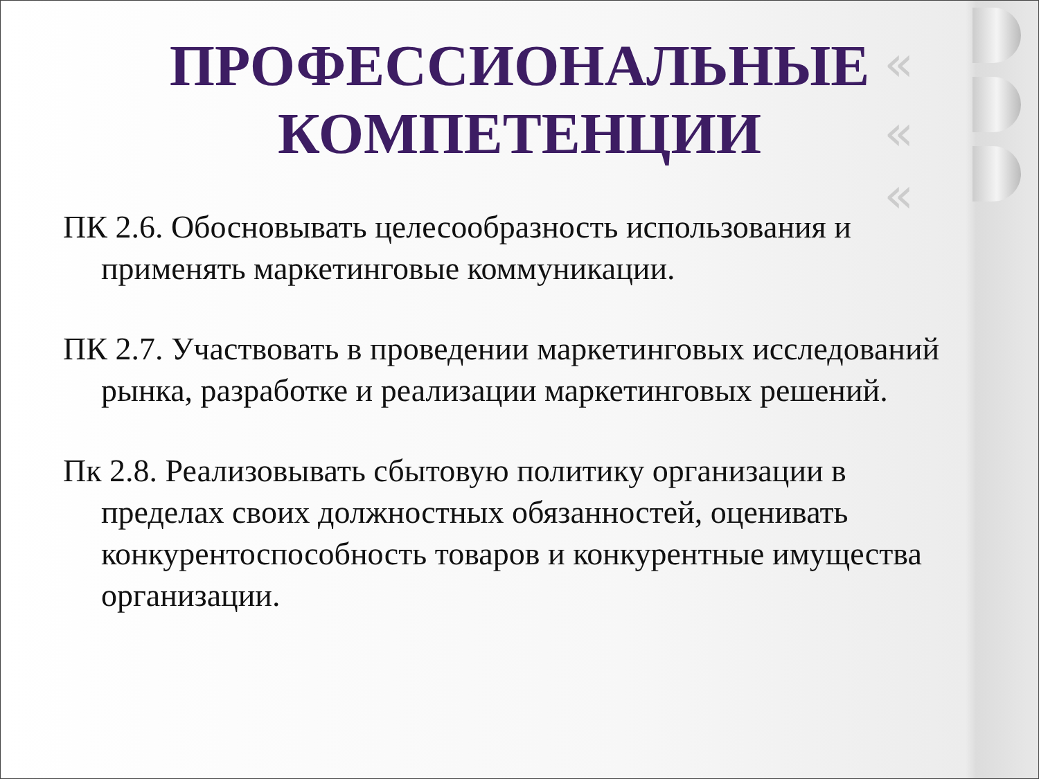«
«
«
ПРОФЕССИОНАЛЬНЫЕ
КОМПЕТЕНЦИИ
ПК 2.6. Обосновывать целесообразность использования и применять маркетинговые коммуникации.
ПК 2.7. Участвовать в проведении маркетинговых исследований рынка, разработке и реализации маркетинговых решений.
Пк 2.8. Реализовывать сбытовую политику организации в пределах своих должностных обязанностей, оценивать конкурентоспособность товаров и конкурентные имущества организации.